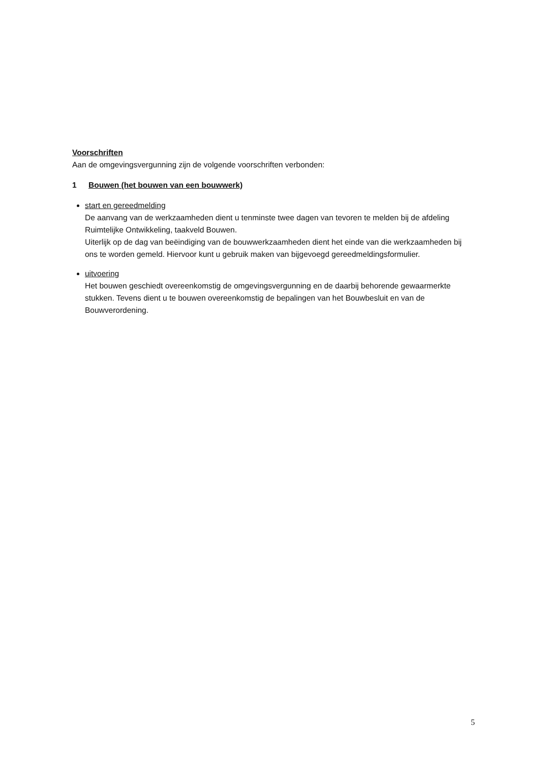Voorschriften
Aan de omgevingsvergunning zijn de volgende voorschriften verbonden:
1 Bouwen (het bouwen van een bouwwerk)
start en gereedmelding
De aanvang van de werkzaamheden dient u tenminste twee dagen van tevoren te melden bij de afdeling Ruimtelijke Ontwikkeling, taakveld Bouwen.
Uiterlijk op de dag van beëindiging van de bouwwerkzaamheden dient het einde van die werkzaamheden bij ons te worden gemeld. Hiervoor kunt u gebruik maken van bijgevoegd gereedmeldingsformulier.
uitvoering
Het bouwen geschiedt overeenkomstig de omgevingsvergunning en de daarbij behorende gewaarmerkte stukken. Tevens dient u te bouwen overeenkomstig de bepalingen van het Bouwbesluit en van de Bouwverordening.
5